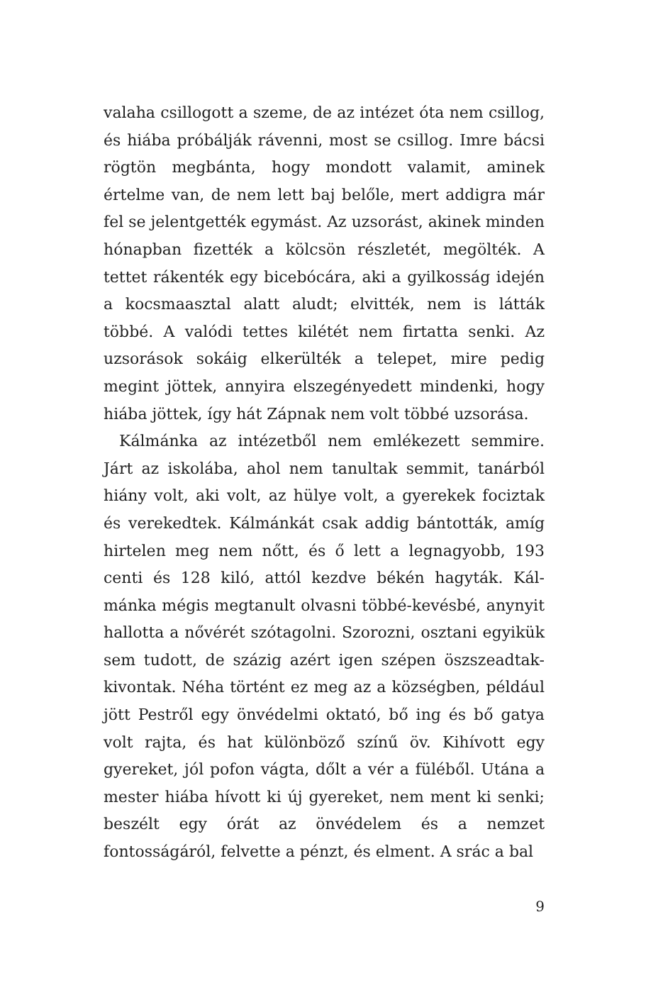valaha csillogott a szeme, de az intézet óta nem csil­log, és hiába próbálják rávenni, most se csillog. Imre bácsi rögtön megbánta, hogy mondott valamit, ami­nek értelme van, de nem lett baj belőle, mert addigra már fel se jelentgették egymást. Az uzsorást, akinek minden hónapban fizették a kölcsön részletét, meg­ölték. A tettet rákenték egy bicebócára, aki a gyilkos­ság idején a kocsmaasztal alatt aludt; elvitték, nem is látták többé. A valódi tettes kilétét nem firtatta senki. Az uzsorások sokáig elkerülték a telepet, mire pedig megint jöttek, annyira elszegényedett mindenki, hogy hiába jöttek, így hát Zápnak nem volt többé uzsorása.
Kálmánka az intézetből nem emlékezett semmire. Járt az iskolába, ahol nem tanultak semmit, tanárból hiány volt, aki volt, az hülye volt, a gyerekek fociz­tak és verekedtek. Kálmánkát csak addig bántották, amíg hirtelen meg nem nőtt, és ő lett a legnagyobb, 193 centi és 128 kiló, attól kezdve békén hagyták. Kál­mánka mégis megtanult olvasni többé-kevésbé, any­nyit hallotta a nővérét szótagolni. Szorozni, osztani egyikük sem tudott, de százig azért igen szépen ösz­szeadtak-kivontak. Néha történt ez meg az a község­ben, például jött Pestről egy önvédelmi oktató, bő ing és bő gatya volt rajta, és hat különböző színű öv. Kihí­vott egy gyereket, jól pofon vágta, dőlt a vér a füléből. Utána a mester hiába hívott ki új gyereket, nem ment ki senki; beszélt egy órát az önvédelem és a nemzet fontosságáról, felvette a pénzt, és elment. A srác a bal
9